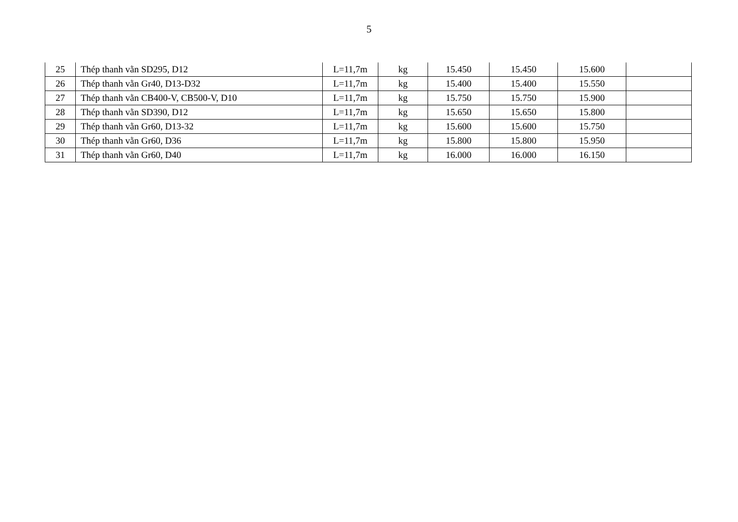5
| 25 | Thép thanh vằn SD295, D12 | L=11,7m | kg | 15.450 | 15.450 | 15.600 | |
| 26 | Thép thanh vằn Gr40, D13-D32 | L=11,7m | kg | 15.400 | 15.400 | 15.550 | |
| 27 | Thép thanh vằn CB400-V, CB500-V, D10 | L=11,7m | kg | 15.750 | 15.750 | 15.900 | |
| 28 | Thép thanh vằn SD390, D12 | L=11,7m | kg | 15.650 | 15.650 | 15.800 | |
| 29 | Thép thanh vằn Gr60, D13-32 | L=11,7m | kg | 15.600 | 15.600 | 15.750 | |
| 30 | Thép thanh vằn Gr60, D36 | L=11,7m | kg | 15.800 | 15.800 | 15.950 | |
| 31 | Thép thanh vằn Gr60, D40 | L=11,7m | kg | 16.000 | 16.000 | 16.150 | |